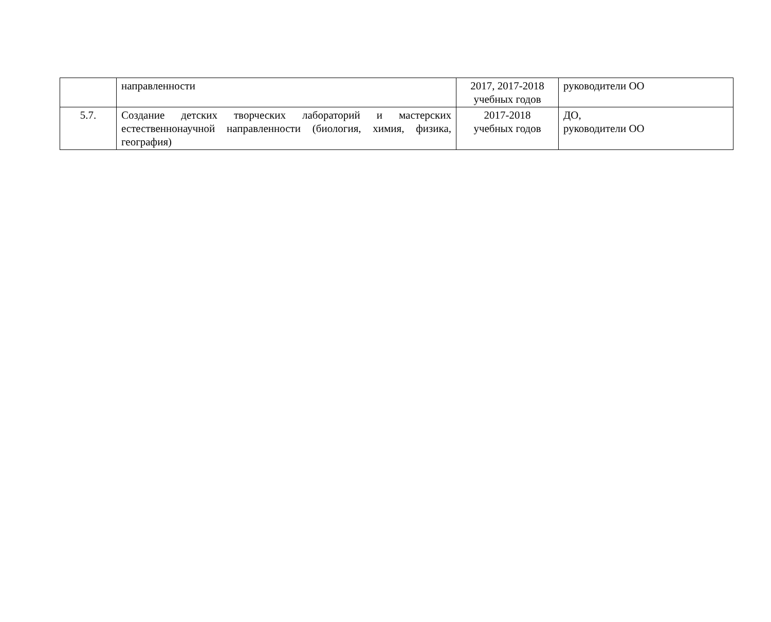| | направленности | 2017, 2017-2018 учебных годов | руководители ОО |
| 5.7. | Создание детских творческих лабораторий и мастерских естественнонаучной направленности (биология, химия, физика, география) | 2017-2018 учебных годов | ДО, руководители ОО |